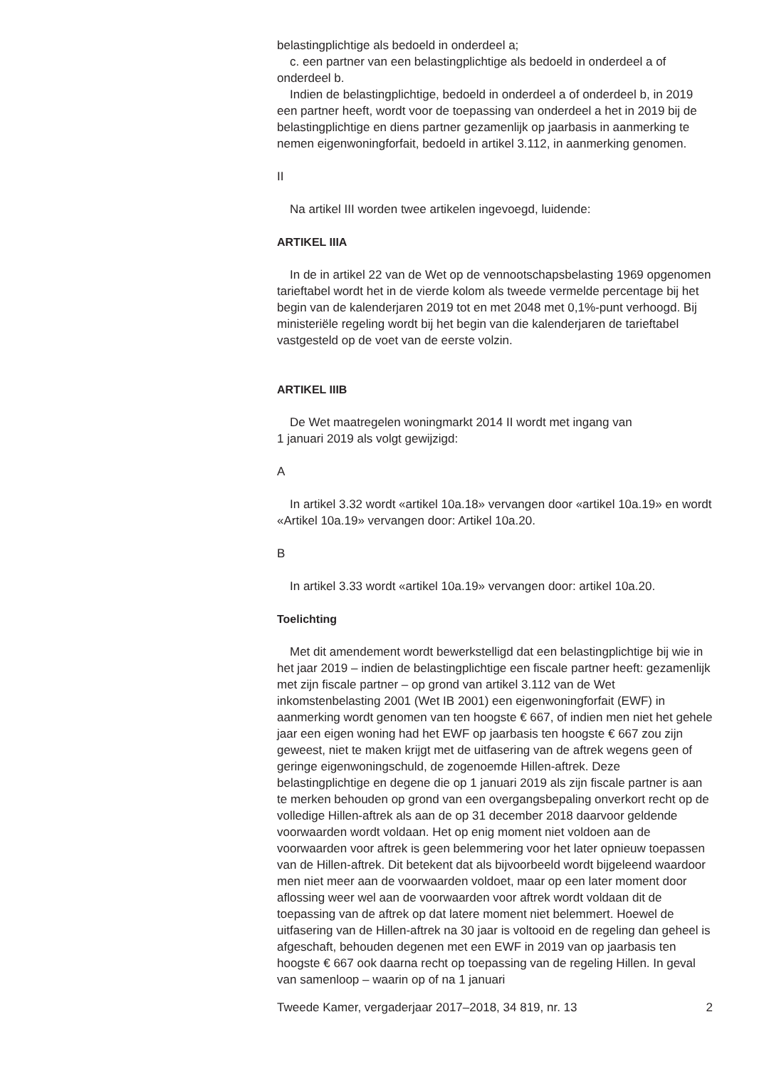belastingplichtige als bedoeld in onderdeel a;
c. een partner van een belastingplichtige als bedoeld in onderdeel a of onderdeel b.
Indien de belastingplichtige, bedoeld in onderdeel a of onderdeel b, in 2019 een partner heeft, wordt voor de toepassing van onderdeel a het in 2019 bij de belastingplichtige en diens partner gezamenlijk op jaarbasis in aanmerking te nemen eigenwoningforfait, bedoeld in artikel 3.112, in aanmerking genomen.
II
Na artikel III worden twee artikelen ingevoegd, luidende:
ARTIKEL IIIA
In de in artikel 22 van de Wet op de vennootschapsbelasting 1969 opgenomen tarieftabel wordt het in de vierde kolom als tweede vermelde percentage bij het begin van de kalenderjaren 2019 tot en met 2048 met 0,1%-punt verhoogd. Bij ministeriële regeling wordt bij het begin van die kalenderjaren de tarieftabel vastgesteld op de voet van de eerste volzin.
ARTIKEL IIIB
De Wet maatregelen woningmarkt 2014 II wordt met ingang van
1 januari 2019 als volgt gewijzigd:
A
In artikel 3.32 wordt «artikel 10a.18» vervangen door «artikel 10a.19» en wordt «Artikel 10a.19» vervangen door: Artikel 10a.20.
B
In artikel 3.33 wordt «artikel 10a.19» vervangen door: artikel 10a.20.
Toelichting
Met dit amendement wordt bewerkstelligd dat een belastingplichtige bij wie in het jaar 2019 – indien de belastingplichtige een fiscale partner heeft: gezamenlijk met zijn fiscale partner – op grond van artikel 3.112 van de Wet inkomstenbelasting 2001 (Wet IB 2001) een eigenwoningforfait (EWF) in aanmerking wordt genomen van ten hoogste € 667, of indien men niet het gehele jaar een eigen woning had het EWF op jaarbasis ten hoogste € 667 zou zijn geweest, niet te maken krijgt met de uitfasering van de aftrek wegens geen of geringe eigenwoningschuld, de zogenoemde Hillen-aftrek. Deze belastingplichtige en degene die op 1 januari 2019 als zijn fiscale partner is aan te merken behouden op grond van een overgangsbepaling onverkort recht op de volledige Hillen-aftrek als aan de op 31 december 2018 daarvoor geldende voorwaarden wordt voldaan. Het op enig moment niet voldoen aan de voorwaarden voor aftrek is geen belemmering voor het later opnieuw toepassen van de Hillen-aftrek. Dit betekent dat als bijvoorbeeld wordt bijgeleend waardoor men niet meer aan de voorwaarden voldoet, maar op een later moment door aflossing weer wel aan de voorwaarden voor aftrek wordt voldaan dit de toepassing van de aftrek op dat latere moment niet belemmert. Hoewel de uitfasering van de Hillen-aftrek na 30 jaar is voltooid en de regeling dan geheel is afgeschaft, behouden degenen met een EWF in 2019 van op jaarbasis ten hoogste € 667 ook daarna recht op toepassing van de regeling Hillen. In geval van samenloop – waarin op of na 1 januari
Tweede Kamer, vergaderjaar 2017–2018, 34 819, nr. 13 2